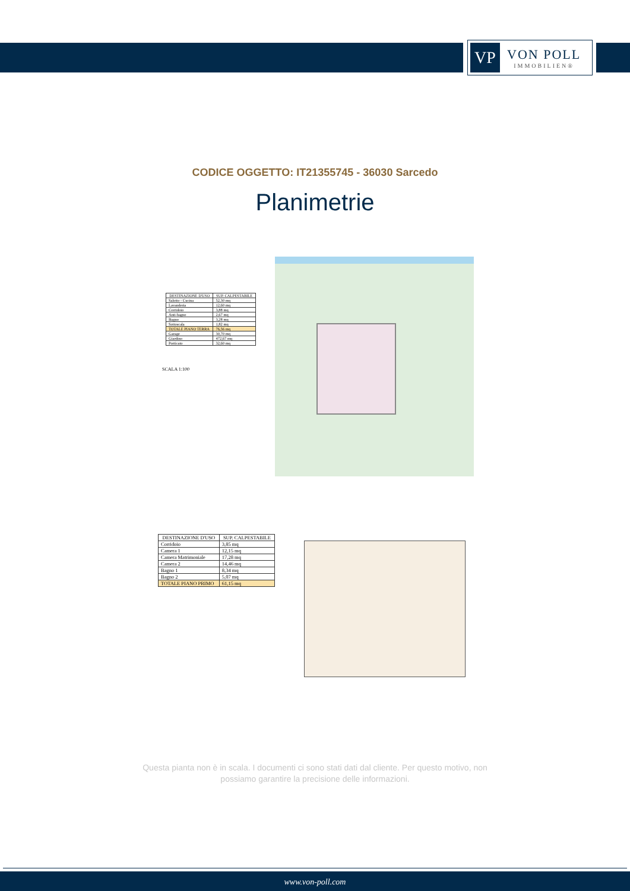VP
VON POLL
IMMOBILIEN®
CODICE OGGETTO: IT21355745 - 36030 Sarcedo
Planimetrie
| DESTINAZIONE D'USO | SUP. CALPESTABILE |
| --- | --- |
| Salotto - Cucina | 52,30 mq |
| Lavanderia | 12,60 mq |
| Corridoio | 3,88 mq |
| Anti-bagno | 2,67 mq |
| Bagno | 3,28 mq |
| Sottoscala | 1,82 mq |
| TOTALE PIANO TERRA | 76,56 mq |
| Garage | 30,70 mq |
| Giardino | 472,67 mq |
| Porticato | 32,60 mq |
SCALA 1:100
| DESTINAZIONE D'USO | SUP. CALPESTABILE |
| --- | --- |
| Corridoio | 3,85 mq |
| Camera 1 | 12,15 mq |
| Camera Matrimoniale | 17,28 mq |
| Camera 2 | 14,46 mq |
| Bagno 1 | 8,34 mq |
| Bagno 2 | 5,07 mq |
| TOTALE PIANO PRIMO | 61,15 mq |
Questa pianta non è in scala. I documenti ci sono stati dati dal cliente. Per questo motivo, non
possiamo garantire la precisione delle informazioni.
www.von-poll.com